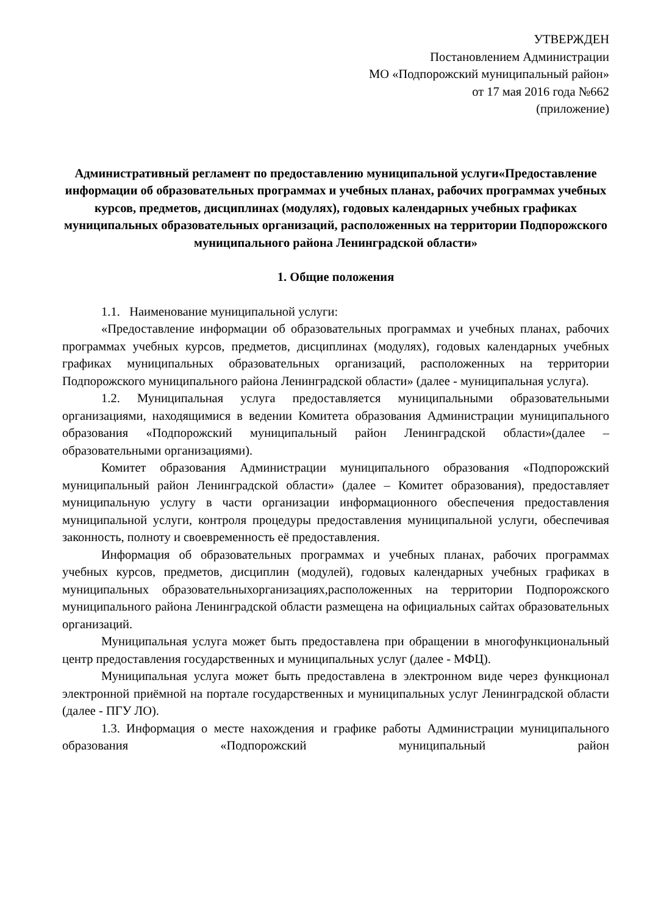УТВЕРЖДЕН
Постановлением Администрации
МО «Подпорожский муниципальный район»
от 17 мая 2016 года №662
(приложение)
Административный регламент по предоставлению муниципальной услуги«Предоставление информации об образовательных программах и учебных планах, рабочих программах учебных курсов, предметов, дисциплинах (модулях), годовых календарных учебных графиках муниципальных образовательных организаций, расположенных на территории Подпорожского муниципального района Ленинградской области»
1. Общие положения
1.1. Наименование муниципальной услуги:
«Предоставление информации об образовательных программах и учебных планах, рабочих программах учебных курсов, предметов, дисциплинах (модулях), годовых календарных учебных графиках муниципальных образовательных организаций, расположенных на территории Подпорожского муниципального района Ленинградской области» (далее - муниципальная услуга).
1.2. Муниципальная услуга предоставляется муниципальными образовательными организациями, находящимися в ведении Комитета образования Администрации муниципального образования «Подпорожский муниципальный район Ленинградской области»(далее – образовательными организациями).
Комитет образования Администрации муниципального образования «Подпорожский муниципальный район Ленинградской области» (далее – Комитет образования), предоставляет муниципальную услугу в части организации информационного обеспечения предоставления муниципальной услуги, контроля процедуры предоставления муниципальной услуги, обеспечивая законность, полноту и своевременность её предоставления.
Информация об образовательных программах и учебных планах, рабочих программах учебных курсов, предметов, дисциплин (модулей), годовых календарных учебных графиках в муниципальных образовательныхорганизациях,расположенных на территории Подпорожского муниципального района Ленинградской области размещена на официальных сайтах образовательных организаций.
Муниципальная услуга может быть предоставлена при обращении в многофункциональный центр предоставления государственных и муниципальных услуг (далее - МФЦ).
Муниципальная услуга может быть предоставлена в электронном виде через функционал электронной приёмной на портале государственных и муниципальных услуг Ленинградской области (далее - ПГУ ЛО).
1.3. Информация о месте нахождения и графике работы Администрации муниципального образования «Подпорожский муниципальный район